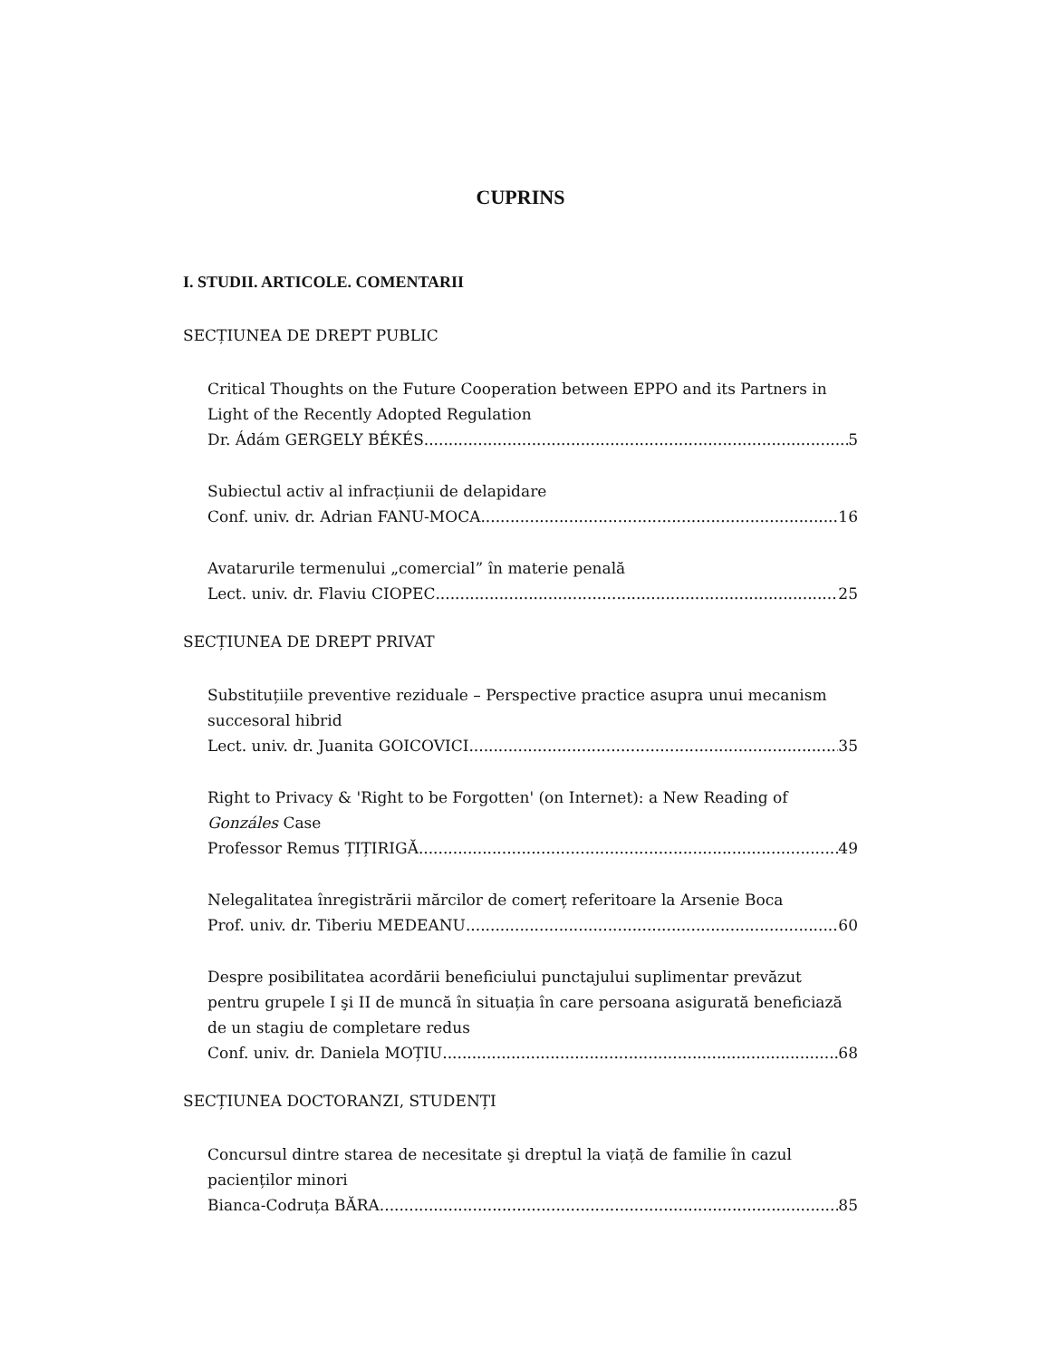CUPRINS
I. STUDII. ARTICOLE. COMENTARII
SECȚIUNEA DE DREPT PUBLIC
Critical Thoughts on the Future Cooperation between EPPO and its Partners in Light of the Recently Adopted Regulation
Dr. Ádám GERGELY BÉKÉS 5
Subiectul activ al infracțiunii de delapidare
Conf. univ. dr. Adrian FANU-MOCA 16
Avatarurile termenului „comercial” în materie penală
Lect. univ. dr. Flaviu CIOPEC 25
SECȚIUNEA DE DREPT PRIVAT
Substituțiile preventive reziduale – Perspective practice asupra unui mecanism succesoral hibrid
Lect. univ. dr. Juanita GOICOVICI 35
Right to Privacy & 'Right to be Forgotten' (on Internet): a New Reading of Gonzáles Case
Professor Remus ȚIȚIRIGĂ 49
Nelegalitatea înregistrării mărcilor de comerț referitoare la Arsenie Boca
Prof. univ. dr. Tiberiu MEDEANU 60
Despre posibilitatea acordării beneficiului punctajului suplimentar prevăzut pentru grupele I şi II de muncă în situația în care persoana asigurată beneficiază de un stagiu de completare redus
Conf. univ. dr. Daniela MOȚIU 68
SECȚIUNEA DOCTORANZI, STUDENȚI
Concursul dintre starea de necesitate şi dreptul la viață de familie în cazul pacienților minori
Bianca-Codruța BĂRA 85